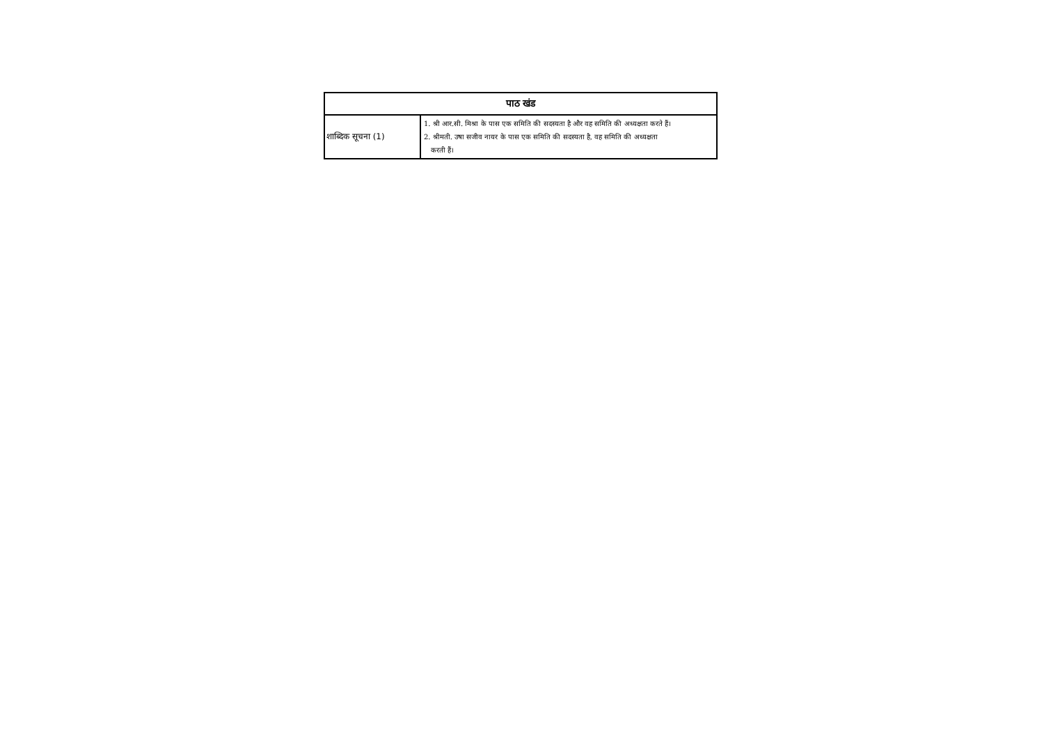| पाठ खंड | |
| --- | --- |
| शाब्दिक सूचना (1) | 1. श्री आर.सी. मिश्रा के पास एक समिति की सदस्यता है और वह समिति की अध्यक्षता करते हैं। 2. श्रीमती. उषा सजीव नायर के पास एक समिति की सदस्यता है, वह समिति की अध्यक्षता करती हैं। |